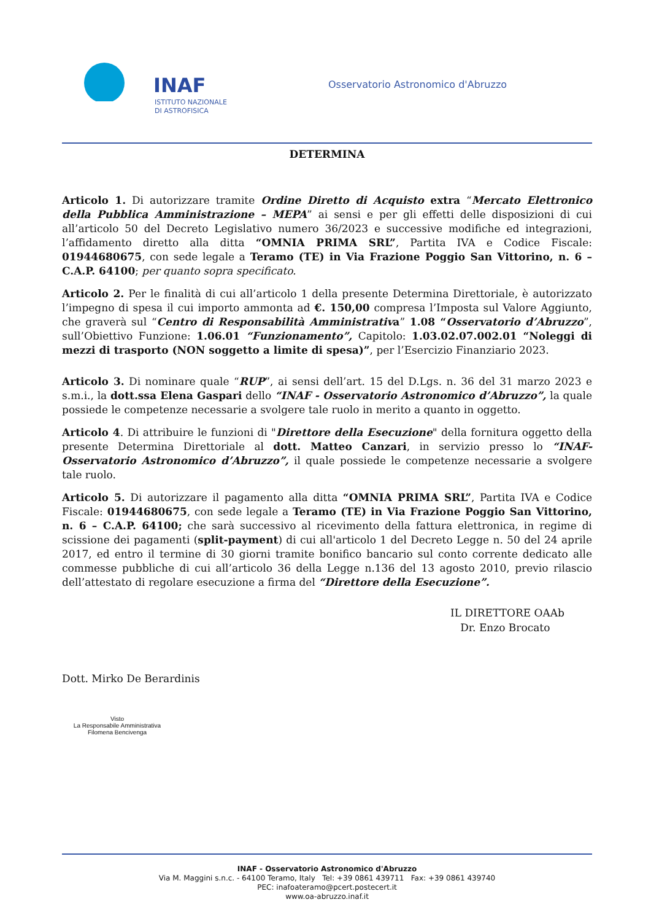INAF
ISTITUTO NAZIONALE
DI ASTROFISICA
Osservatorio Astronomico d'Abruzzo
DETERMINA
Articolo 1. Di autorizzare tramite Ordine Diretto di Acquisto extra “Mercato Elettronico della Pubblica Amministrazione – MEPA” ai sensi e per gli effetti delle disposizioni di cui all’articolo 50 del Decreto Legislativo numero 36/2023 e successive modifiche ed integrazioni, l’affidamento diretto alla ditta “OMNIA PRIMA SRL”, Partita IVA e Codice Fiscale: 01944680675, con sede legale a Teramo (TE) in Via Frazione Poggio San Vittorino, n. 6 – C.A.P. 64100; per quanto sopra specificato.
Articolo 2. Per le finalità di cui all’articolo 1 della presente Determina Direttoriale, è autorizzato l’impegno di spesa il cui importo ammonta ad €. 150,00 compresa l’Imposta sul Valore Aggiunto, che graverà sul “Centro di Responsabilità Amministrativa” 1.08 “Osservatorio d’Abruzzo”, sull’Obiettivo Funzione: 1.06.01 “Funzionamento”, Capitolo: 1.03.02.07.002.01 “Noleggi di mezzi di trasporto (NON soggetto a limite di spesa)”, per l’Esercizio Finanziario 2023.
Articolo 3. Di nominare quale “RUP”, ai sensi dell’art. 15 del D.Lgs. n. 36 del 31 marzo 2023 e s.m.i., la dott.ssa Elena Gaspari dello “INAF - Osservatorio Astronomico d’Abruzzo”, la quale possiede le competenze necessarie a svolgere tale ruolo in merito a quanto in oggetto.
Articolo 4. Di attribuire le funzioni di "Direttore della Esecuzione" della fornitura oggetto della presente Determina Direttoriale al dott. Matteo Canzari, in servizio presso lo “INAF- Osservatorio Astronomico d’Abruzzo”, il quale possiede le competenze necessarie a svolgere tale ruolo.
Articolo 5. Di autorizzare il pagamento alla ditta “OMNIA PRIMA SRL”, Partita IVA e Codice Fiscale: 01944680675, con sede legale a Teramo (TE) in Via Frazione Poggio San Vittorino, n. 6 – C.A.P. 64100; che sarà successivo al ricevimento della fattura elettronica, in regime di scissione dei pagamenti (split-payment) di cui all'articolo 1 del Decreto Legge n. 50 del 24 aprile 2017, ed entro il termine di 30 giorni tramite bonifico bancario sul conto corrente dedicato alle commesse pubbliche di cui all’articolo 36 della Legge n.136 del 13 agosto 2010, previo rilascio dell’attestato di regolare esecuzione a firma del “Direttore della Esecuzione”.
IL DIRETTORE OAAb
Dr. Enzo Brocato
Dott. Mirko De Berardinis
Visto
La Responsabile Amministrativa
Filomena Bencivenga
INAF - Osservatorio Astronomico d'Abruzzo
Via M. Maggini s.n.c. - 64100 Teramo, Italy Tel: +39 0861 439711 Fax: +39 0861 439740
PEC: inafoateramo@pcert.postecert.it
www.oa-abruzzo.inaf.it